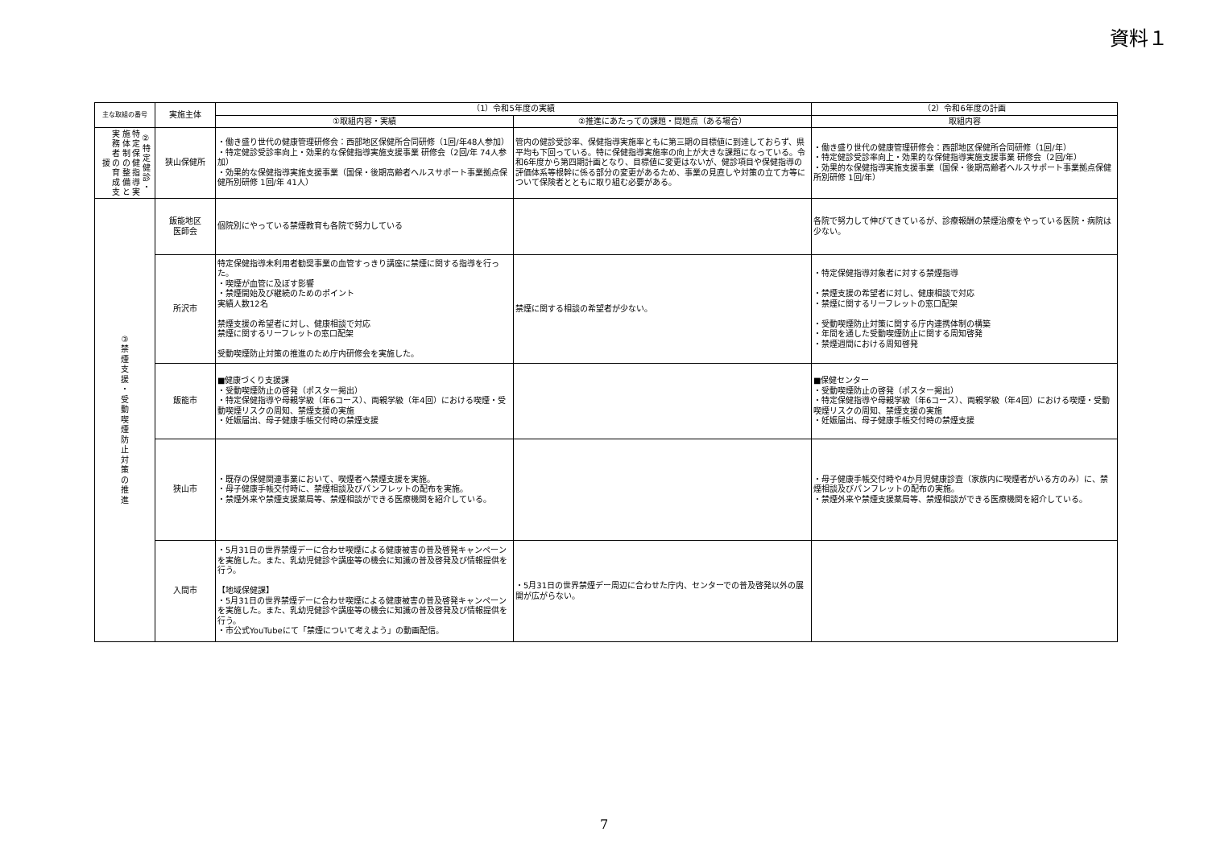資料１
| 主な取組の番号 | 実施主体 | （1）令和5年度の実績 | | （2）令和6年度の計画 |
| --- | --- | --- | --- | --- |
| | | ①取組内容・実績 | ②推進にあたっての課題・問題点（ある場合） | 取組内容 |
| ②特定健診・特定保健指導実施体制の整備と実務者の育成支援 | 狭山保健所 | ・働き盛り世代の健康管理研修会：西部地区保健所合同研修（1回/年48人参加） ・特定健診受診率向上・効果的な保健指導実施支援事業 研修会（2回/年 74人参加） ・効果的な保健指導実施支援事業（国保・後期高齢者ヘルスサポート事業拠点保健所別研修 1回/年 41人） | 管内の健診受診率、保健指導実施率ともに第三期の目標値に到達しておらず、県平均も下回っている。特に保健指導実施率の向上が大きな課題になっている。令和6年度から第四期計画となり、目標値に変更はないが、健診項目や保健指導の評価体系等根幹に係る部分の変更があるため、事業の見直しや対策の立て方等について保険者とともに取り組む必要がある。 | ・働き盛り世代の健康管理研修会：西部地区保健所合同研修（1回/年） ・特定健診受診率向上・効果的な保健指導実施支援事業 研修会（2回/年） ・効果的な保健指導実施支援事業（国保・後期高齢者ヘルスサポート事業拠点保健所別研修 1回/年） |
| ③ 禁 煙 支 援 ・ 受 動 喫 煙 防 止 対 策 の 推 進 | 飯能地区 医師会 | 個院別にやっている禁煙教育も各院で努力している | | 各院で努力して伸びてきているが、診療報酬の禁煙治療をやっている医院・病院は少ない。 |
| | 所沢市 | 特定保健指導未利用者勧奨事業の血管すっきり講座に禁煙に関する指導を行った。 ・喫煙が血管に及ぼす影響 ・禁煙開始及び継続のためのポイント 実績人数12名 禁煙支援の希望者に対し、健康相談で対応 禁煙に関するリーフレットの窓口配架 受動喫煙防止対策の推進のため庁内研修会を実施した。 | 禁煙に関する相談の希望者が少ない。 | ・特定保健指導対象者に対する禁煙指導 ・禁煙支援の希望者に対し、健康相談で対応 ・禁煙に関するリーフレットの窓口配架 ・受動喫煙防止対策に関する庁内連携体制の構築 ・年間を通した受動喫煙防止に関する周知啓発 ・禁煙週間における周知啓発 |
| | 飯能市 | ■健康づくり支援課 ・受動喫煙防止の啓発（ポスター掲出） ・特定保健指導や母親学級（年6コース）、両親学級（年4回）における喫煙・受動喫煙リスクの周知、禁煙支援の実施 ・妊娠届出、母子健康手帳交付時の禁煙支援 | | ■保健センター ・受動喫煙防止の啓発（ポスター掲出） ・特定保健指導や母親学級（年6コース）、両親学級（年4回）における喫煙・受動喫煙リスクの周知、禁煙支援の実施 ・妊娠届出、母子健康手帳交付時の禁煙支援 |
| | 狭山市 | ・既存の保健関連事業において、喫煙者へ禁煙支援を実施。 ・母子健康手帳交付時に、禁煙相談及びパンフレットの配布を実施。 ・禁煙外来や禁煙支援薬局等、禁煙相談ができる医療機関を紹介している。 | | ・母子健康手帳交付時や4か月児健康診査（家族内に喫煙者がいる方のみ）に、禁煙相談及びパンフレットの配布の実施。 ・禁煙外来や禁煙支援薬局等、禁煙相談ができる医療機関を紹介している。 |
| | 入間市 | ・5月31日の世界禁煙デーに合わせ喫煙による健康被害の普及啓発キャンペーンを実施した。また、乳幼児健診や講座等の機会に知識の普及啓発及び情報提供を行う。 【地域保健課】 ・5月31日の世界禁煙デーに合わせ喫煙による健康被害の普及啓発キャンペーンを実施した。また、乳幼児健診や講座等の機会に知識の普及啓発及び情報提供を行う。 ・市公式YouTubeにて「禁煙について考えよう」の動画配信。 | ・5月31日の世界禁煙デー周辺に合わせた庁内、センターでの普及啓発以外の展開が広がらない。 | |
7